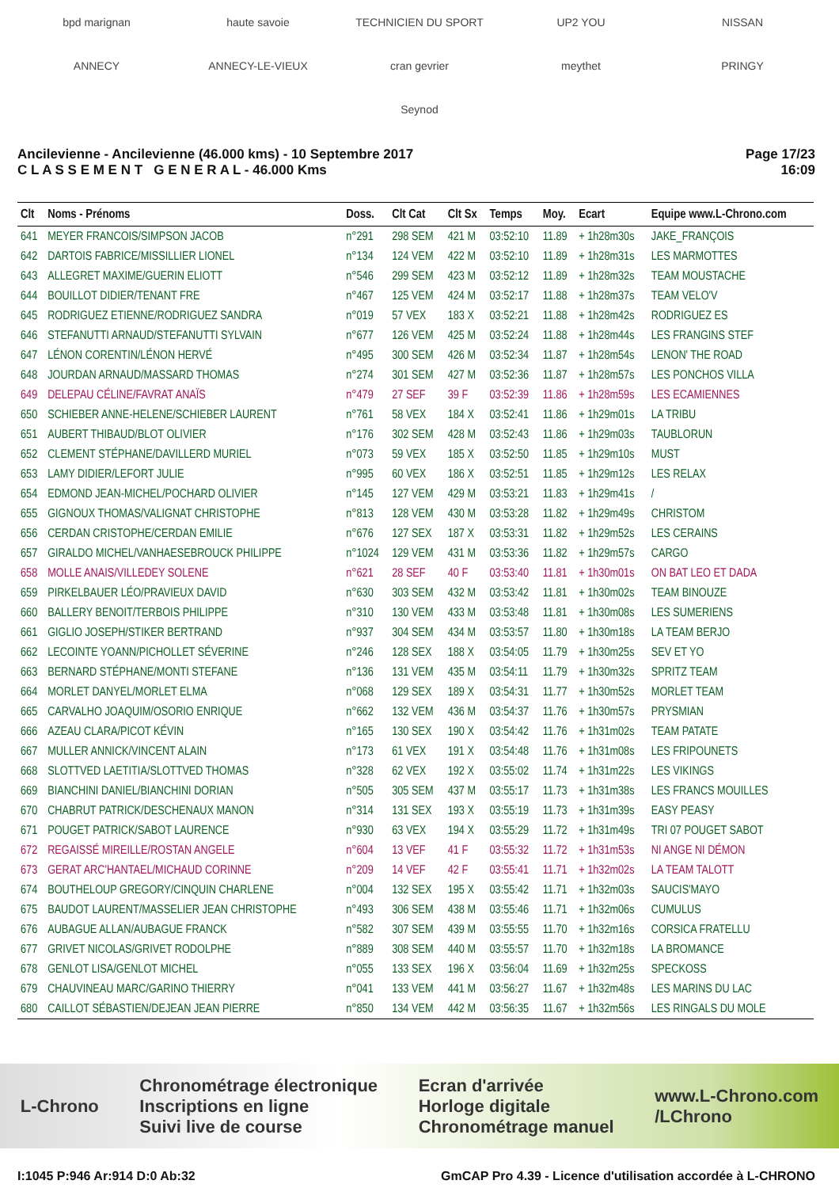bpd marignan haute savoie TECHNICIEN DU SPORT UP2 YOU NISSAN ANNECY ANNECY-LE-VIEUX cran gevrier meythet PRINGY Seynod
Ancilevienne - Ancilevienne (46.000 kms) - 10 Septembre 2017
C L A S S E M E N T G E N E R A L - 46.000 Kms
Page 17/23
16:09
| Clt | Noms - Prénoms | Doss. | Clt Cat | Clt Sx | Temps | Moy. | Ecart | Equipe www.L-Chrono.com |
| --- | --- | --- | --- | --- | --- | --- | --- | --- |
| 641 | MEYER FRANCOIS/SIMPSON JACOB | n°291 | 298 SEM | 421 M | 03:52:10 | 11.89 | + 1h28m30s | JAKE_FRANÇOIS |
| 642 | DARTOIS FABRICE/MISSILLIER LIONEL | n°134 | 124 VEM | 422 M | 03:52:10 | 11.89 | + 1h28m31s | LES MARMOTTES |
| 643 | ALLEGRET MAXIME/GUERIN ELIOTT | n°546 | 299 SEM | 423 M | 03:52:12 | 11.89 | + 1h28m32s | TEAM MOUSTACHE |
| 644 | BOUILLOT DIDIER/TENANT FRE | n°467 | 125 VEM | 424 M | 03:52:17 | 11.88 | + 1h28m37s | TEAM VELO'V |
| 645 | RODRIGUEZ ETIENNE/RODRIGUEZ SANDRA | n°019 | 57 VEX | 183 X | 03:52:21 | 11.88 | + 1h28m42s | RODRIGUEZ ES |
| 646 | STEFANUTTI ARNAUD/STEFANUTTI SYLVAIN | n°677 | 126 VEM | 425 M | 03:52:24 | 11.88 | + 1h28m44s | LES FRANGINS STEF |
| 647 | LÉNON CORENTIN/LÉNON HERVÉ | n°495 | 300 SEM | 426 M | 03:52:34 | 11.87 | + 1h28m54s | LENON' THE ROAD |
| 648 | JOURDAN ARNAUD/MASSARD THOMAS | n°274 | 301 SEM | 427 M | 03:52:36 | 11.87 | + 1h28m57s | LES PONCHOS VILLA |
| 649 | DELEPAU CÉLINE/FAVRAT ANAÏS | n°479 | 27 SEF | 39 F | 03:52:39 | 11.86 | + 1h28m59s | LES ECAMIENNES |
| 650 | SCHIEBER ANNE-HELENE/SCHIEBER LAURENT | n°761 | 58 VEX | 184 X | 03:52:41 | 11.86 | + 1h29m01s | LA TRIBU |
| 651 | AUBERT THIBAUD/BLOT OLIVIER | n°176 | 302 SEM | 428 M | 03:52:43 | 11.86 | + 1h29m03s | TAUBLORUN |
| 652 | CLEMENT STÉPHANE/DAVILLERD MURIEL | n°073 | 59 VEX | 185 X | 03:52:50 | 11.85 | + 1h29m10s | MUST |
| 653 | LAMY DIDIER/LEFORT JULIE | n°995 | 60 VEX | 186 X | 03:52:51 | 11.85 | + 1h29m12s | LES RELAX |
| 654 | EDMOND JEAN-MICHEL/POCHARD OLIVIER | n°145 | 127 VEM | 429 M | 03:53:21 | 11.83 | + 1h29m41s | / |
| 655 | GIGNOUX THOMAS/VALIGNAT CHRISTOPHE | n°813 | 128 VEM | 430 M | 03:53:28 | 11.82 | + 1h29m49s | CHRISTOM |
| 656 | CERDAN CRISTOPHE/CERDAN EMILIE | n°676 | 127 SEX | 187 X | 03:53:31 | 11.82 | + 1h29m52s | LES CERAINS |
| 657 | GIRALDO MICHEL/VANHAESEBROUCK PHILIPPE | n°1024 | 129 VEM | 431 M | 03:53:36 | 11.82 | + 1h29m57s | CARGO |
| 658 | MOLLE ANAIS/VILLEDEY SOLENE | n°621 | 28 SEF | 40 F | 03:53:40 | 11.81 | + 1h30m01s | ON BAT LEO ET DADA |
| 659 | PIRKELBAUER LÉO/PRAVIEUX DAVID | n°630 | 303 SEM | 432 M | 03:53:42 | 11.81 | + 1h30m02s | TEAM BINOUZE |
| 660 | BALLERY BENOIT/TERBOIS PHILIPPE | n°310 | 130 VEM | 433 M | 03:53:48 | 11.81 | + 1h30m08s | LES SUMERIENS |
| 661 | GIGLIO JOSEPH/STIKER BERTRAND | n°937 | 304 SEM | 434 M | 03:53:57 | 11.80 | + 1h30m18s | LA TEAM BERJO |
| 662 | LECOINTE YOANN/PICHOLLET SÉVERINE | n°246 | 128 SEX | 188 X | 03:54:05 | 11.79 | + 1h30m25s | SEV ET YO |
| 663 | BERNARD STÉPHANE/MONTI STEFANE | n°136 | 131 VEM | 435 M | 03:54:11 | 11.79 | + 1h30m32s | SPRITZ TEAM |
| 664 | MORLET DANYEL/MORLET ELMA | n°068 | 129 SEX | 189 X | 03:54:31 | 11.77 | + 1h30m52s | MORLET TEAM |
| 665 | CARVALHO JOAQUIM/OSORIO ENRIQUE | n°662 | 132 VEM | 436 M | 03:54:37 | 11.76 | + 1h30m57s | PRYSMIAN |
| 666 | AZEAU CLARA/PICOT KÉVIN | n°165 | 130 SEX | 190 X | 03:54:42 | 11.76 | + 1h31m02s | TEAM PATATE |
| 667 | MULLER ANNICK/VINCENT ALAIN | n°173 | 61 VEX | 191 X | 03:54:48 | 11.76 | + 1h31m08s | LES FRIPOUNETS |
| 668 | SLOTTVED LAETITIA/SLOTTVED THOMAS | n°328 | 62 VEX | 192 X | 03:55:02 | 11.74 | + 1h31m22s | LES VIKINGS |
| 669 | BIANCHINI DANIEL/BIANCHINI DORIAN | n°505 | 305 SEM | 437 M | 03:55:17 | 11.73 | + 1h31m38s | LES FRANCS MOUILLES |
| 670 | CHABRUT PATRICK/DESCHENAUX MANON | n°314 | 131 SEX | 193 X | 03:55:19 | 11.73 | + 1h31m39s | EASY PEASY |
| 671 | POUGET PATRICK/SABOT LAURENCE | n°930 | 63 VEX | 194 X | 03:55:29 | 11.72 | + 1h31m49s | TRI 07 POUGET SABOT |
| 672 | REGAISSÉ MIREILLE/ROSTAN ANGELE | n°604 | 13 VEF | 41 F | 03:55:32 | 11.72 | + 1h31m53s | NI ANGE NI DÉMON |
| 673 | GERAT ARC'HANTAEL/MICHAUD CORINNE | n°209 | 14 VEF | 42 F | 03:55:41 | 11.71 | + 1h32m02s | LA TEAM TALOTT |
| 674 | BOUTHELOUP GREGORY/CINQUIN CHARLENE | n°004 | 132 SEX | 195 X | 03:55:42 | 11.71 | + 1h32m03s | SAUCIS'MAYO |
| 675 | BAUDOT LAURENT/MASSELIER JEAN CHRISTOPHE | n°493 | 306 SEM | 438 M | 03:55:46 | 11.71 | + 1h32m06s | CUMULUS |
| 676 | AUBAGUE ALLAN/AUBAGUE FRANCK | n°582 | 307 SEM | 439 M | 03:55:55 | 11.70 | + 1h32m16s | CORSICA FRATELLU |
| 677 | GRIVET NICOLAS/GRIVET RODOLPHE | n°889 | 308 SEM | 440 M | 03:55:57 | 11.70 | + 1h32m18s | LA BROMANCE |
| 678 | GENLOT LISA/GENLOT MICHEL | n°055 | 133 SEX | 196 X | 03:56:04 | 11.69 | + 1h32m25s | SPECKOSS |
| 679 | CHAUVINEAU MARC/GARINO THIERRY | n°041 | 133 VEM | 441 M | 03:56:27 | 11.67 | + 1h32m48s | LES MARINS DU LAC |
| 680 | CAILLOT SÉBASTIEN/DEJEAN JEAN PIERRE | n°850 | 134 VEM | 442 M | 03:56:35 | 11.67 | + 1h32m56s | LES RINGALS DU MOLE |
L-Chrono Chronométrage électronique
Inscriptions en ligne
Suivi live de course Ecran d'arrivée
Horloge digitale
Chronométrage manuel www.L-Chrono.com
/LChrono
I:1045 P:946 Ar:914 D:0 Ab:32 GmCAP Pro 4.39 - Licence d'utilisation accordée à L-CHRONO